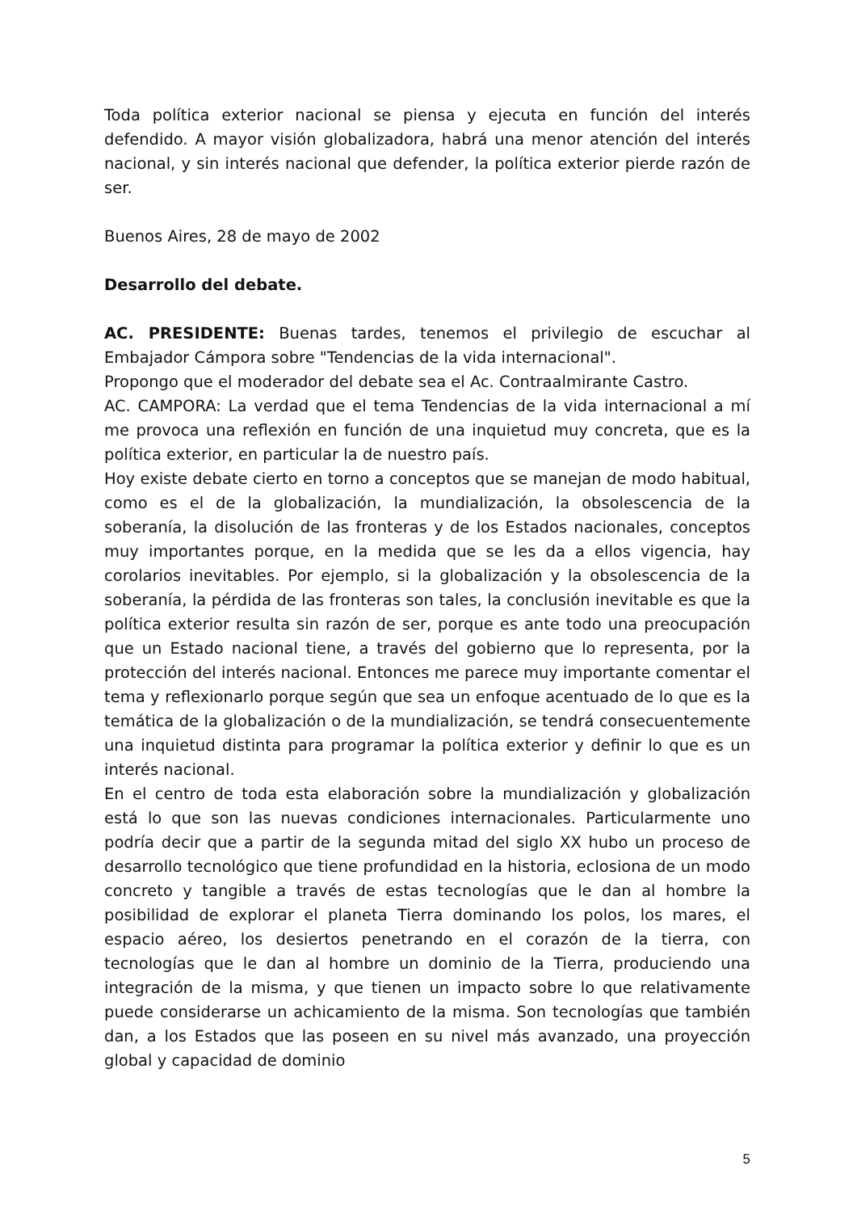Toda política exterior nacional se piensa y ejecuta en función del interés defendido. A mayor visión globalizadora, habrá una menor atención del interés nacional, y sin interés nacional que defender, la política exterior pierde razón de ser.
Buenos Aires, 28 de mayo de 2002
Desarrollo del debate.
AC. PRESIDENTE: Buenas tardes, tenemos el privilegio de escuchar al Embajador Cámpora sobre "Tendencias de la vida internacional".
Propongo que el moderador del debate sea el Ac. Contraalmirante Castro.
AC. CAMPORA: La verdad que el tema Tendencias de la vida internacional a mí me provoca una reflexión en función de una inquietud muy concreta, que es la política exterior, en particular la de nuestro país.
Hoy existe debate cierto en torno a conceptos que se manejan de modo habitual, como es el de la globalización, la mundialización, la obsolescencia de la soberanía, la disolución de las fronteras y de los Estados nacionales, conceptos muy importantes porque, en la medida que se les da a ellos vigencia, hay corolarios inevitables. Por ejemplo, si la globalización y la obsolescencia de la soberanía, la pérdida de las fronteras son tales, la conclusión inevitable es que la política exterior resulta sin razón de ser, porque es ante todo una preocupación que un Estado nacional tiene, a través del gobierno que lo representa, por la protección del interés nacional. Entonces me parece muy importante comentar el tema y reflexionarlo porque según que sea un enfoque acentuado de lo que es la temática de la globalización o de la mundialización, se tendrá consecuentemente una inquietud distinta para programar la política exterior y definir lo que es un interés nacional.
En el centro de toda esta elaboración sobre la mundialización y globalización está lo que son las nuevas condiciones internacionales. Particularmente uno podría decir que a partir de la segunda mitad del siglo XX hubo un proceso de desarrollo tecnológico que tiene profundidad en la historia, eclosiona de un modo concreto y tangible a través de estas tecnologías que le dan al hombre la posibilidad de explorar el planeta Tierra dominando los polos, los mares, el espacio aéreo, los desiertos penetrando en el corazón de la tierra, con tecnologías que le dan al hombre un dominio de la Tierra, produciendo una integración de la misma, y que tienen un impacto sobre lo que relativamente puede considerarse un achicamiento de la misma. Son tecnologías que también dan, a los Estados que las poseen en su nivel más avanzado, una proyección global y capacidad de dominio
5